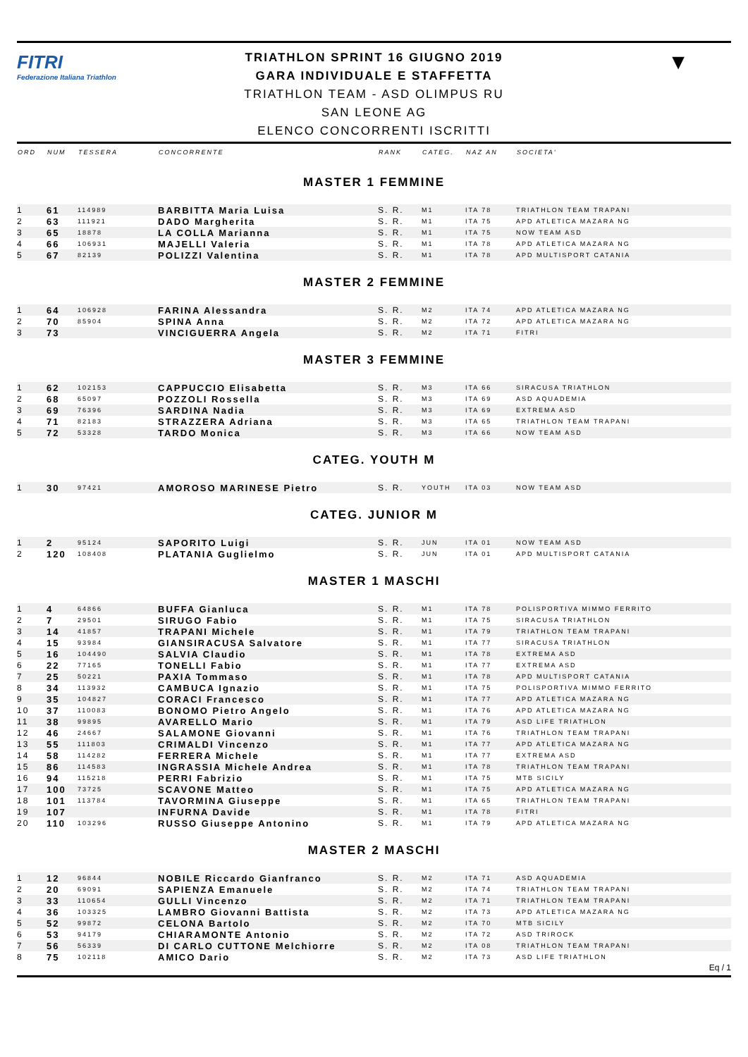FITRI
Federazione Italiana Triathlon
TRIATHLON SPRINT 16 GIUGNO 2019
GARA INDIVIDUALE E STAFFETTA
TRIATHLON TEAM - ASD OLIMPUS RU
SAN LEONE AG
ELENCO CONCORRENTI ISCRITTI
▼
| ORD | NUM | TESSERA | CONCORRENTE | RANK | CATEG. | NAZ AN | SOCIETA' |
| --- | --- | --- | --- | --- | --- | --- | --- |
| MASTER 1 FEMMINE | | | | | | | |
| 1 | 61 | 114989 | BARBITTA Maria Luisa | S. R. | M1 | ITA 78 | TRIATHLON TEAM TRAPANI |
| 2 | 63 | 111921 | DADO Margherita | S. R. | M1 | ITA 75 | APD ATLETICA MAZARA NG |
| 3 | 65 | 18878 | LA COLLA Marianna | S. R. | M1 | ITA 75 | NOW TEAM ASD |
| 4 | 66 | 106931 | MAJELLI Valeria | S. R. | M1 | ITA 78 | APD ATLETICA MAZARA NG |
| 5 | 67 | 82139 | POLIZZI Valentina | S. R. | M1 | ITA 78 | APD MULTISPORT CATANIA |
| MASTER 2 FEMMINE | | | | | | | |
| 1 | 64 | 106928 | FARINA Alessandra | S. R. | M2 | ITA 74 | APD ATLETICA MAZARA NG |
| 2 | 70 | 85904 | SPINA Anna | S. R. | M2 | ITA 72 | APD ATLETICA MAZARA NG |
| 3 | 73 | | VINCIGUERRA Angela | S. R. | M2 | ITA 71 | FITRI |
| MASTER 3 FEMMINE | | | | | | | |
| 1 | 62 | 102153 | CAPPUCCIO Elisabetta | S. R. | M3 | ITA 66 | SIRACUSA TRIATHLON |
| 2 | 68 | 65097 | POZZOLI Rossella | S. R. | M3 | ITA 69 | ASD AQUADEMIA |
| 3 | 69 | 76396 | SARDINA Nadia | S. R. | M3 | ITA 69 | EXTREMA ASD |
| 4 | 71 | 82183 | STRAZZERA Adriana | S. R. | M3 | ITA 65 | TRIATHLON TEAM TRAPANI |
| 5 | 72 | 53328 | TARDO Monica | S. R. | M3 | ITA 66 | NOW TEAM ASD |
| CATEG. YOUTH M | | | | | | | |
| 1 | 30 | 97421 | AMOROSO MARINESE Pietro | S. R. | YOUTH | ITA 03 | NOW TEAM ASD |
| CATEG. JUNIOR M | | | | | | | |
| 1 | 2 | 95124 | SAPORITO Luigi | S. R. | JUN | ITA 01 | NOW TEAM ASD |
| 2 | 120 | 108408 | PLATANIA Guglielmo | S. R. | JUN | ITA 01 | APD MULTISPORT CATANIA |
| MASTER 1 MASCHI | | | | | | | |
| 1 | 4 | 64866 | BUFFA Gianluca | S. R. | M1 | ITA 78 | POLISPORTIVA MIMMO FERRITO |
| 2 | 7 | 29501 | SIRUGO Fabio | S. R. | M1 | ITA 75 | SIRACUSA TRIATHLON |
| 3 | 14 | 41857 | TRAPANI Michele | S. R. | M1 | ITA 79 | TRIATHLON TEAM TRAPANI |
| 4 | 15 | 93984 | GIANSIRACUSA Salvatore | S. R. | M1 | ITA 77 | SIRACUSA TRIATHLON |
| 5 | 16 | 104490 | SALVIA Claudio | S. R. | M1 | ITA 78 | EXTREMA ASD |
| 6 | 22 | 77165 | TONELLI Fabio | S. R. | M1 | ITA 77 | EXTREMA ASD |
| 7 | 25 | 50221 | PAXIA Tommaso | S. R. | M1 | ITA 78 | APD MULTISPORT CATANIA |
| 8 | 34 | 113932 | CAMBUCA Ignazio | S. R. | M1 | ITA 75 | POLISPORTIVA MIMMO FERRITO |
| 9 | 35 | 104827 | CORACI Francesco | S. R. | M1 | ITA 77 | APD ATLETICA MAZARA NG |
| 10 | 37 | 110083 | BONOMO Pietro Angelo | S. R. | M1 | ITA 76 | APD ATLETICA MAZARA NG |
| 11 | 38 | 99895 | AVARELLO Mario | S. R. | M1 | ITA 79 | ASD LIFE TRIATHLON |
| 12 | 46 | 24667 | SALAMONE Giovanni | S. R. | M1 | ITA 76 | TRIATHLON TEAM TRAPANI |
| 13 | 55 | 111803 | CRIMALDI Vincenzo | S. R. | M1 | ITA 77 | APD ATLETICA MAZARA NG |
| 14 | 58 | 114282 | FERRERA Michele | S. R. | M1 | ITA 77 | EXTREMA ASD |
| 15 | 86 | 114583 | INGRASSIA Michele Andrea | S. R. | M1 | ITA 78 | TRIATHLON TEAM TRAPANI |
| 16 | 94 | 115218 | PERRI Fabrizio | S. R. | M1 | ITA 75 | MTB SICILY |
| 17 | 100 | 73725 | SCAVONE Matteo | S. R. | M1 | ITA 75 | APD ATLETICA MAZARA NG |
| 18 | 101 | 113784 | TAVORMINA Giuseppe | S. R. | M1 | ITA 65 | TRIATHLON TEAM TRAPANI |
| 19 | 107 | | INFURNA Davide | S. R. | M1 | ITA 78 | FITRI |
| 20 | 110 | 103296 | RUSSO Giuseppe Antonino | S. R. | M1 | ITA 79 | APD ATLETICA MAZARA NG |
| MASTER 2 MASCHI | | | | | | | |
| 1 | 12 | 96844 | NOBILE Riccardo Gianfranco | S. R. | M2 | ITA 71 | ASD AQUADEMIA |
| 2 | 20 | 69091 | SAPIENZA Emanuele | S. R. | M2 | ITA 74 | TRIATHLON TEAM TRAPANI |
| 3 | 33 | 110654 | GULLI Vincenzo | S. R. | M2 | ITA 71 | TRIATHLON TEAM TRAPANI |
| 4 | 36 | 103325 | LAMBRO Giovanni Battista | S. R. | M2 | ITA 73 | APD ATLETICA MAZARA NG |
| 5 | 52 | 99872 | CELONA Bartolo | S. R. | M2 | ITA 70 | MTB SICILY |
| 6 | 53 | 94179 | CHIARAMONTE Antonio | S. R. | M2 | ITA 72 | ASD TRIROCK |
| 7 | 56 | 56339 | DI CARLO CUTTONE Melchiorre | S. R. | M2 | ITA 08 | TRIATHLON TEAM TRAPANI |
| 8 | 75 | 102118 | AMICO Dario | S. R. | M2 | ITA 73 | ASD LIFE TRIATHLON |
Eq / 1